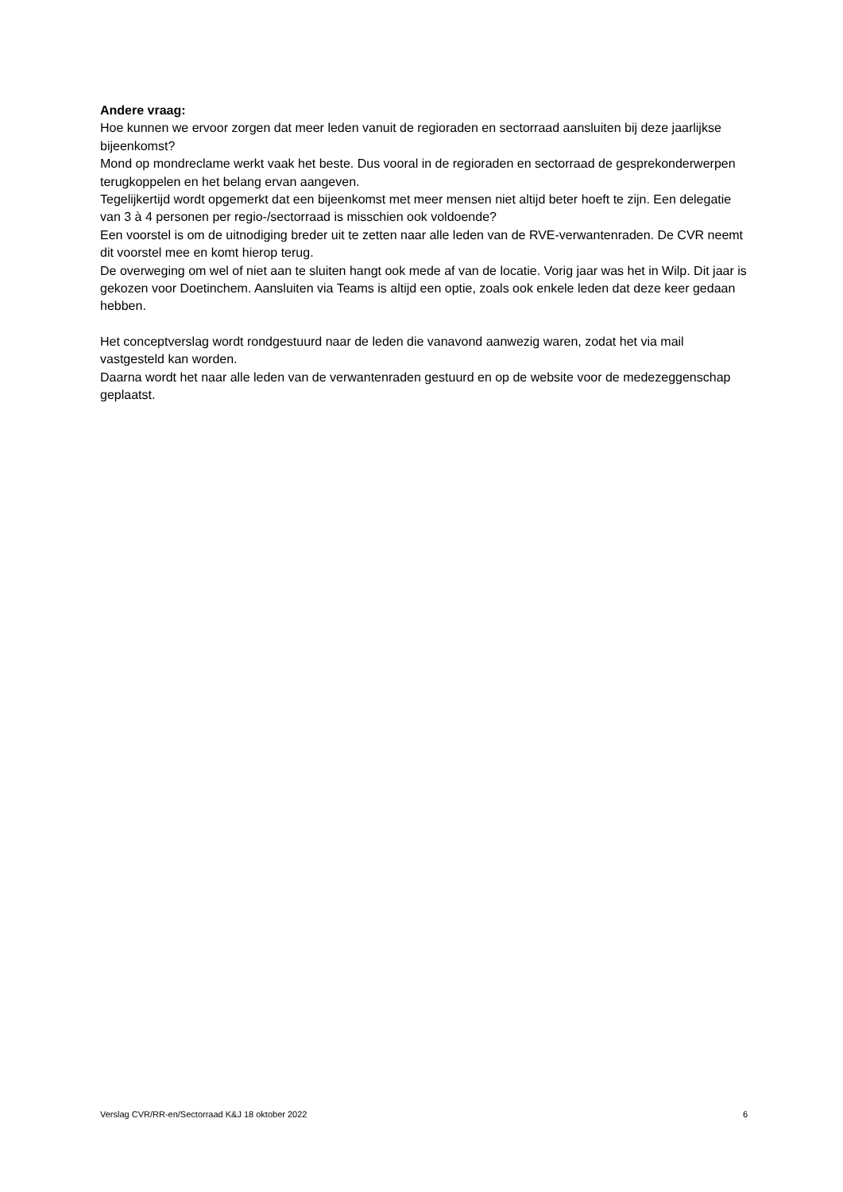Andere vraag:
Hoe kunnen we ervoor zorgen dat meer leden vanuit de regioraden en sectorraad aansluiten bij deze jaarlijkse bijeenkomst?
Mond op mondreclame werkt vaak het beste. Dus vooral in de regioraden en sectorraad de gesprekonderwerpen terugkoppelen en het belang ervan aangeven.
Tegelijkertijd wordt opgemerkt dat een bijeenkomst met meer mensen niet altijd beter hoeft te zijn. Een delegatie van 3 à 4 personen per regio-/sectorraad is misschien ook voldoende?
Een voorstel is om de uitnodiging breder uit te zetten naar alle leden van de RVE-verwantenraden. De CVR neemt dit voorstel mee en komt hierop terug.
De overweging om wel of niet aan te sluiten hangt ook mede af van de locatie. Vorig jaar was het in Wilp. Dit jaar is gekozen voor Doetinchem. Aansluiten via Teams is altijd een optie, zoals ook enkele leden dat deze keer gedaan hebben.
Het conceptverslag wordt rondgestuurd naar de leden die vanavond aanwezig waren, zodat het via mail vastgesteld kan worden.
Daarna wordt het naar alle leden van de verwantenraden gestuurd en op de website voor de medezeggenschap geplaatst.
Verslag CVR/RR-en/Sectorraad K&J 18 oktober 2022 6